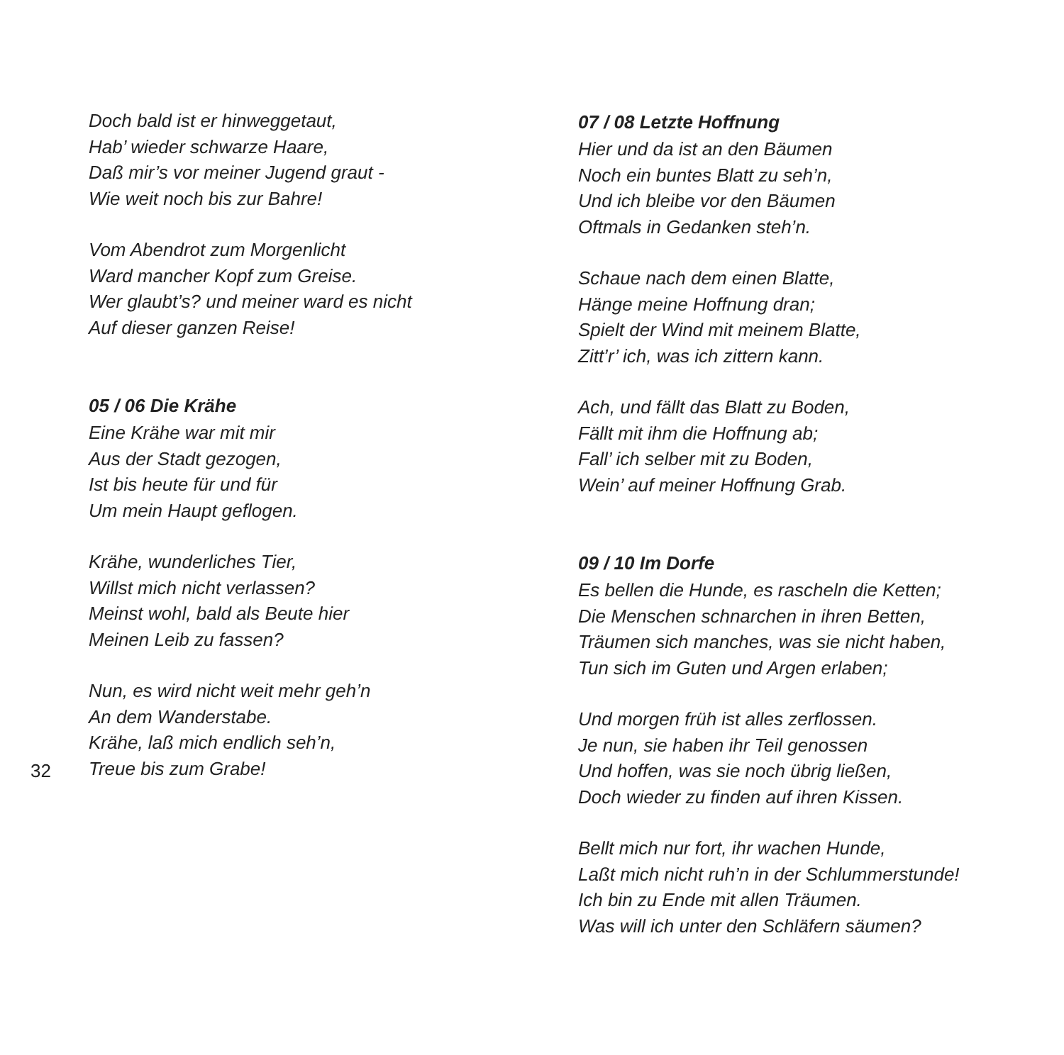Doch bald ist er hinweggetaut,
Hab’ wieder schwarze Haare,
Daß mir’s vor meiner Jugend graut -
Wie weit noch bis zur Bahre!
Vom Abendrot zum Morgenlicht
Ward mancher Kopf zum Greise.
Wer glaubt’s? und meiner ward es nicht
Auf dieser ganzen Reise!
05 / 06 Die Krähe
Eine Krähe war mit mir
Aus der Stadt gezogen,
Ist bis heute für und für
Um mein Haupt geflogen.
Krähe, wunderliches Tier,
Willst mich nicht verlassen?
Meinst wohl, bald als Beute hier
Meinen Leib zu fassen?
Nun, es wird nicht weit mehr geh’n
An dem Wanderstabe.
Krähe, laß mich endlich seh’n,
Treue bis zum Grabe!
07 / 08 Letzte Hoffnung
Hier und da ist an den Bäumen
Noch ein buntes Blatt zu seh’n,
Und ich bleibe vor den Bäumen
Oftmals in Gedanken steh’n.
Schaue nach dem einen Blatte,
Hänge meine Hoffnung dran;
Spielt der Wind mit meinem Blatte,
Zitt’r’ ich, was ich zittern kann.
Ach, und fällt das Blatt zu Boden,
Fällt mit ihm die Hoffnung ab;
Fall’ ich selber mit zu Boden,
Wein’ auf meiner Hoffnung Grab.
09 / 10 Im Dorfe
Es bellen die Hunde, es rascheln die Ketten;
Die Menschen schnarchen in ihren Betten,
Träumen sich manches, was sie nicht haben,
Tun sich im Guten und Argen erlaben;
Und morgen früh ist alles zerflossen.
Je nun, sie haben ihr Teil genossen
Und hoffen, was sie noch übrig ließen,
Doch wieder zu finden auf ihren Kissen.
Bellt mich nur fort, ihr wachen Hunde,
Laßt mich nicht ruh’n in der Schlummerstunde!
Ich bin zu Ende mit allen Träumen.
Was will ich unter den Schläfern säumen?
32